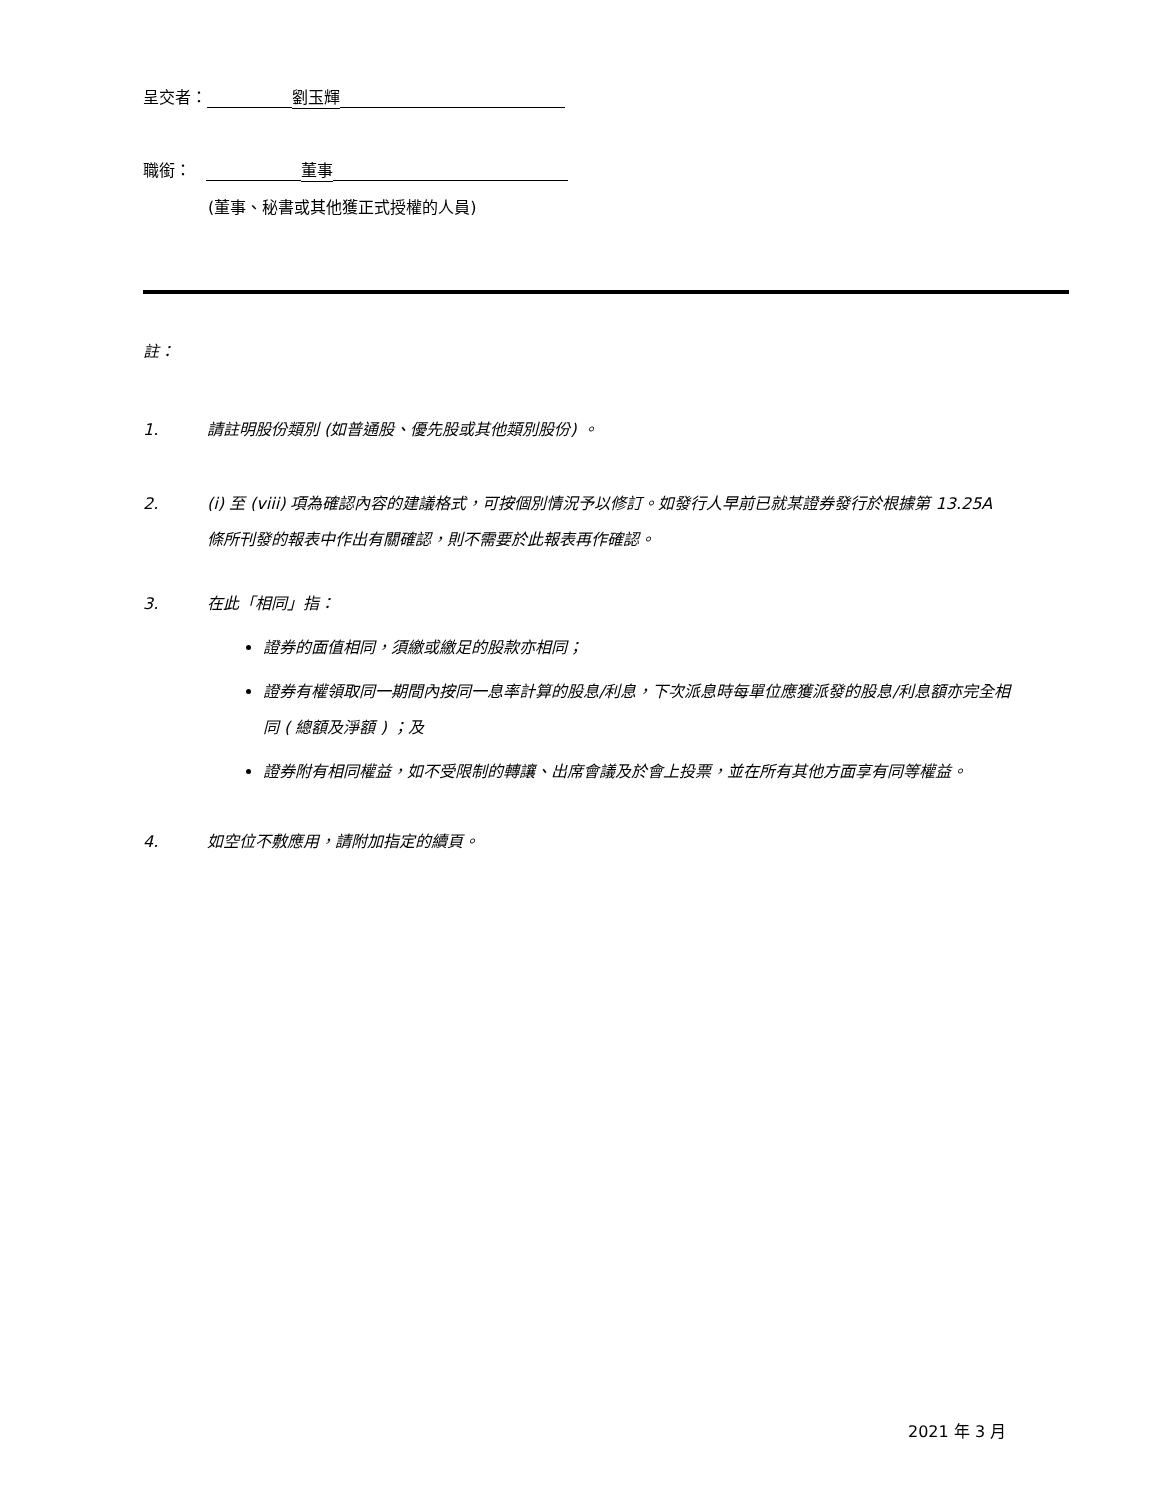呈交者： 劉玉輝
職銜： 董事
(董事、秘書或其他獲正式授權的人員)
註：
1. 請註明股份類別 (如普通股、優先股或其他類別股份) 。
2. (i) 至 (viii) 項為確認內容的建議格式，可按個別情況予以修訂。如發行人早前已就某證券發行於根據第 13.25A 條所刊發的報表中作出有關確認，則不需要於此報表再作確認。
3. 在此「相同」指：
證券的面值相同，須繳或繳足的股款亦相同；
證券有權領取同一期間內按同一息率計算的股息/利息，下次派息時每單位應獲派發的股息/利息額亦完全相同 ( 總額及淨額 ) ；及
證券附有相同權益，如不受限制的轉讓、出席會議及於會上投票，並在所有其他方面享有同等權益。
4. 如空位不敷應用，請附加指定的續頁。
2021 年 3 月